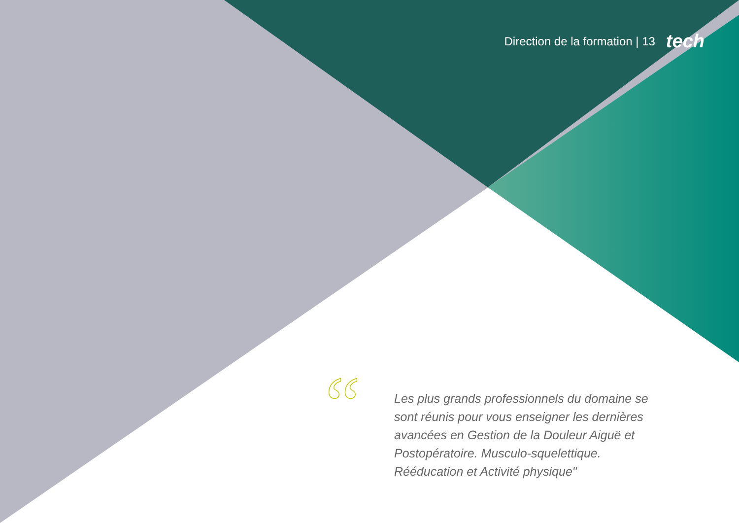Direction de la formation | 13 tech
“
Les plus grands professionnels du domaine se sont réunis pour vous enseigner les dernières avancées en Gestion de la Douleur Aiguë et Postopératoire. Musculo-squelettique. Rééducation et Activité physique"